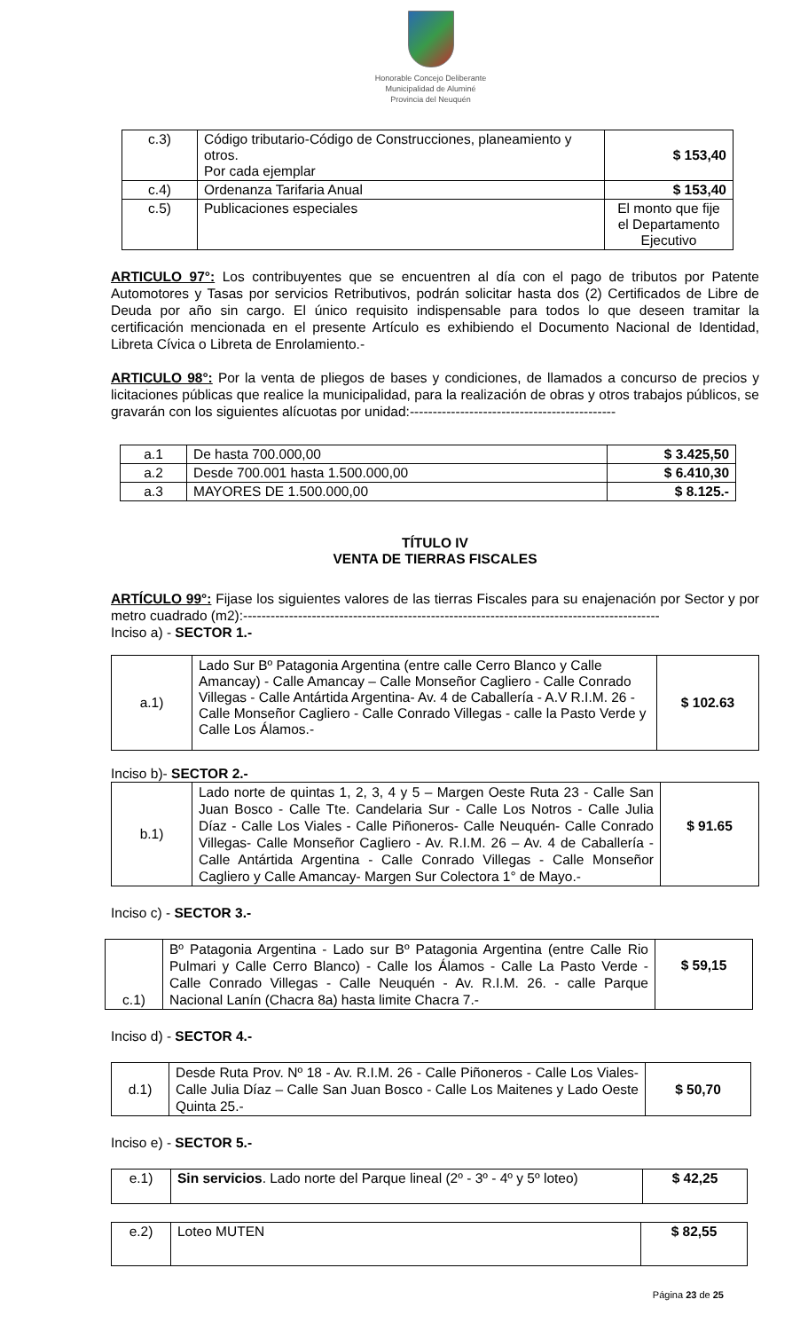Honorable Concejo Deliberante
Municipalidad de Aluminé
Provincia del Neuquén
| c.3) | Código tributario-Código de Construcciones, planeamiento y otros. Por cada ejemplar | $ 153,40 |
| c.4) | Ordenanza Tarifaria Anual | $ 153,40 |
| c.5) | Publicaciones especiales | El monto que fije el Departamento Ejecutivo |
ARTICULO 97°: Los contribuyentes que se encuentren al día con el pago de tributos por Patente Automotores y Tasas por servicios Retributivos, podrán solicitar hasta dos (2) Certificados de Libre de Deuda por año sin cargo. El único requisito indispensable para todos lo que deseen tramitar la certificación mencionada en el presente Artículo es exhibiendo el Documento Nacional de Identidad, Libreta Cívica o Libreta de Enrolamiento.-
ARTICULO 98°: Por la venta de pliegos de bases y condiciones, de llamados a concurso de precios y licitaciones públicas que realice la municipalidad, para la realización de obras y otros trabajos públicos, se gravarán con los siguientes alícuotas por unidad:---------------------------------------------
| a.1 | De hasta 700.000,00 | $ 3.425,50 |
| a.2 | Desde 700.001 hasta 1.500.000,00 | $ 6.410,30 |
| a.3 | MAYORES DE 1.500.000,00 | $ 8.125.- |
TÍTULO IV
VENTA DE TIERRAS FISCALES
ARTÍCULO 99°: Fijase los siguientes valores de las tierras Fiscales para su enajenación por Sector y por metro cuadrado (m2):-------------------------------------------------------------------------------------------
Inciso a) - SECTOR 1.-
| a.1) | Lado Sur Bº Patagonia Argentina (entre calle Cerro Blanco y Calle Amancay) - Calle Amancay – Calle Monseñor Cagliero - Calle Conrado Villegas - Calle Antártida Argentina- Av. 4 de Caballería - A.V R.I.M. 26 - Calle Monseñor Cagliero - Calle Conrado Villegas - calle la Pasto Verde y Calle Los Álamos.- | $ 102.63 |
Inciso b)- SECTOR 2.-
| b.1) | Lado norte de quintas 1, 2, 3, 4 y 5 – Margen Oeste Ruta 23 - Calle San Juan Bosco - Calle Tte. Candelaria Sur - Calle Los Notros - Calle Julia Díaz - Calle Los Viales - Calle Piñoneros- Calle Neuquén- Calle Conrado Villegas- Calle Monseñor Cagliero - Av. R.I.M. 26 – Av. 4 de Caballería - Calle Antártida Argentina - Calle Conrado Villegas - Calle Monseñor Cagliero y Calle Amancay- Margen Sur Colectora 1° de Mayo.- | $ 91.65 |
Inciso c) - SECTOR 3.-
| c.1) | Bº Patagonia Argentina - Lado sur Bº Patagonia Argentina (entre Calle Rio Pulmari y Calle Cerro Blanco) - Calle los Álamos - Calle La Pasto Verde - Calle Conrado Villegas - Calle Neuquén - Av. R.I.M. 26. - calle Parque Nacional Lanín (Chacra 8a) hasta limite Chacra 7.- | $ 59,15 |
Inciso d) - SECTOR 4.-
| d.1) | Desde Ruta Prov. Nº 18 - Av. R.I.M. 26 - Calle Piñoneros - Calle Los Viales-Calle Julia Díaz – Calle San Juan Bosco - Calle Los Maitenes y Lado Oeste Quinta 25.- | $ 50,70 |
Inciso e) - SECTOR 5.-
| e.1) | Sin servicios . Lado norte del Parque lineal (2º - 3º - 4º y 5º loteo) | $ 42,25 |
| e.2) | Loteo MUTEN | $ 82,55 |
Página 23 de 25